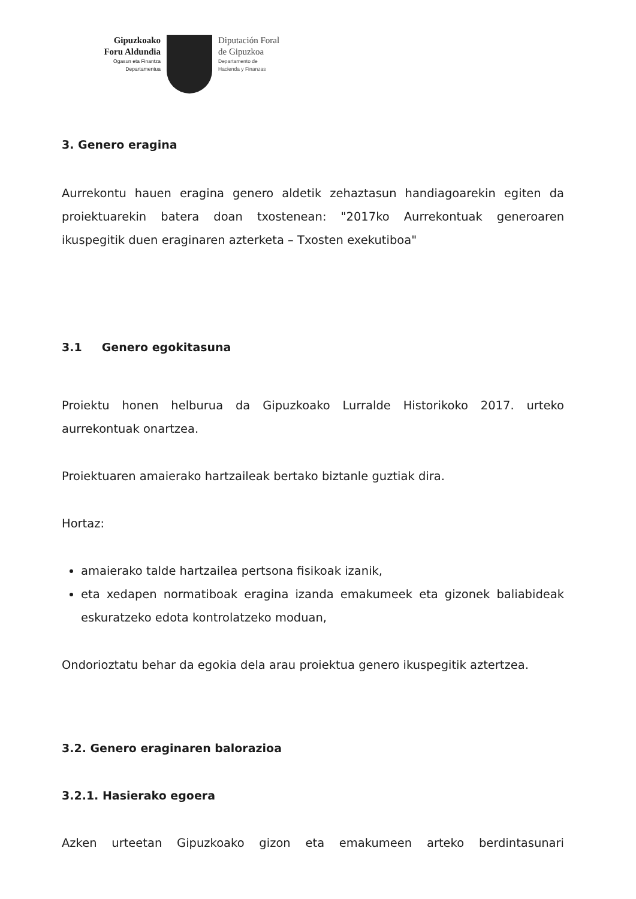Gipuzkoako
Foru Aldundia
Ogasun eta Finantza
Departamentua
Diputación Foral
de Gipuzkoa
Departamento de
Hacienda y Finanzas
3. Genero eragina
Aurrekontu hauen eragina genero aldetik zehaztasun handiagoarekin egiten da proiektuarekin batera doan txostenean: "2017ko Aurrekontuak generoaren ikuspegitik duen eraginaren azterketa – Txosten exekutiboa"
3.1 Genero egokitasuna
Proiektu honen helburua da Gipuzkoako Lurralde Historikoko 2017. urteko aurrekontuak onartzea.
Proiektuaren amaierako hartzaileak bertako biztanle guztiak dira.
Hortaz:
amaierako talde hartzailea pertsona fisikoak izanik,
eta xedapen normatiboak eragina izanda emakumeek eta gizonek baliabideak eskuratzeko edota kontrolatzeko moduan,
Ondorioztatu behar da egokia dela arau proiektua genero ikuspegitik aztertzea.
3.2. Genero eraginaren balorazioa
3.2.1. Hasierako egoera
Azken urteetan Gipuzkoako gizon eta emakumeen arteko berdintasunari